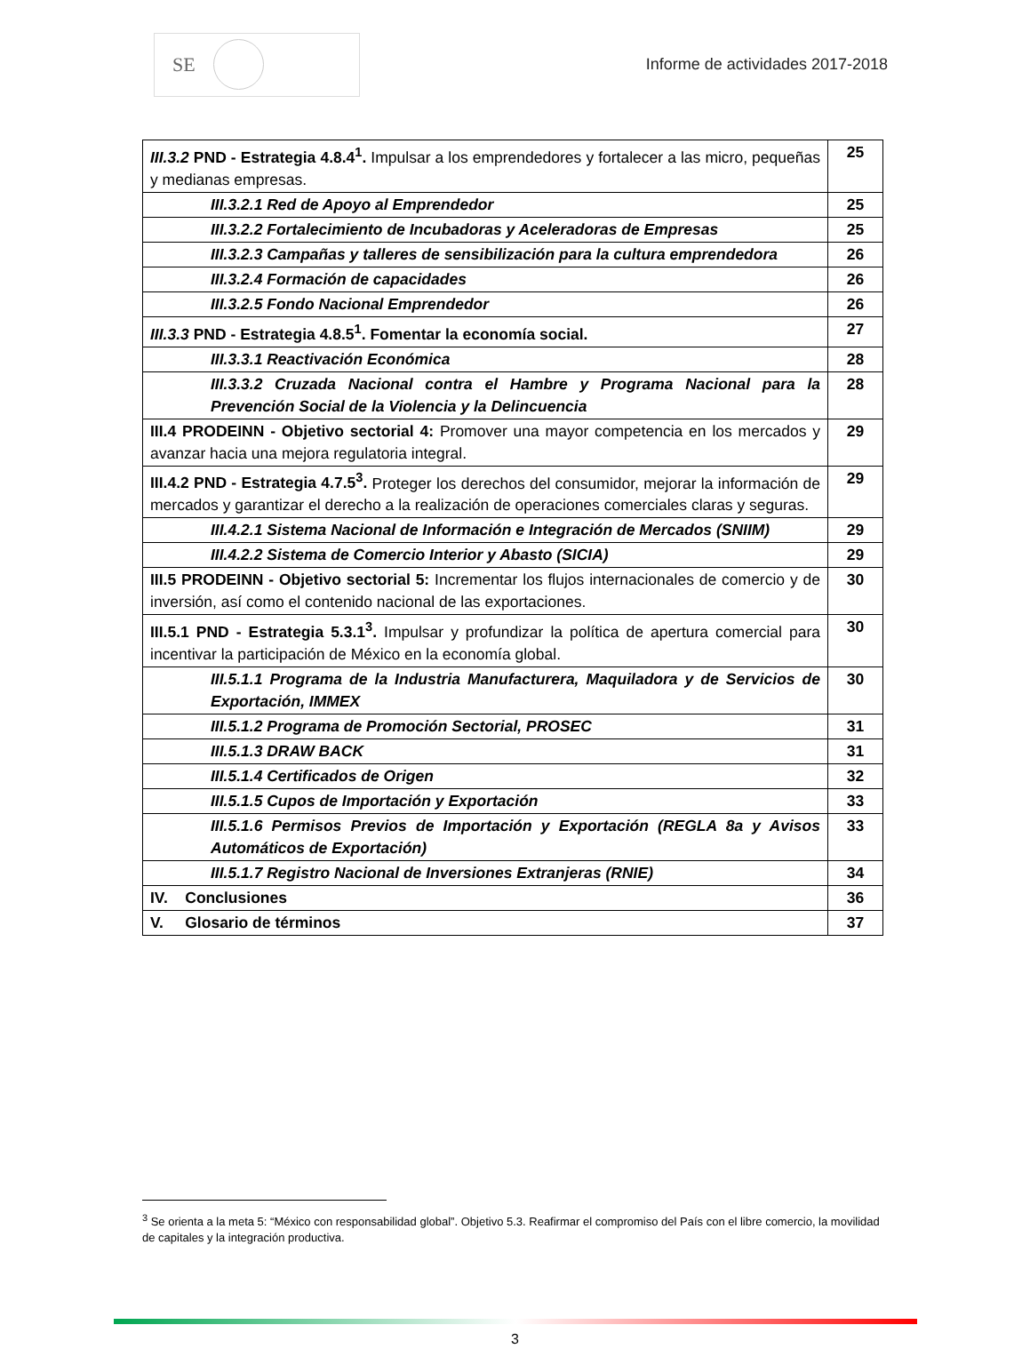SE
Informe de actividades 2017-2018
| III.3.2 PND - Estrategia 4.8.4<sup>1</sup>. Impulsar a los emprendedores y fortalecer a las micro, pequeñas y medianas empresas. | 25 |
| III.3.2.1 Red de Apoyo al Emprendedor | 25 |
| III.3.2.2 Fortalecimiento de Incubadoras y Aceleradoras de Empresas | 25 |
| III.3.2.3 Campañas y talleres de sensibilización para la cultura emprendedora | 26 |
| III.3.2.4 Formación de capacidades | 26 |
| III.3.2.5 Fondo Nacional Emprendedor | 26 |
| III.3.3 PND - Estrategia 4.8.5<sup>1</sup>. Fomentar la economía social. | 27 |
| III.3.3.1 Reactivación Económica | 28 |
| III.3.3.2 Cruzada Nacional contra el Hambre y Programa Nacional para la Prevención Social de la Violencia y la Delincuencia | 28 |
| III.4 PRODEINN - Objetivo sectorial 4: Promover una mayor competencia en los mercados y avanzar hacia una mejora regulatoria integral. | 29 |
| III.4.2 PND - Estrategia 4.7.5<sup>3</sup>. Proteger los derechos del consumidor, mejorar la información de mercados y garantizar el derecho a la realización de operaciones comerciales claras y seguras. | 29 |
| III.4.2.1 Sistema Nacional de Información e Integración de Mercados (SNIIM) | 29 |
| III.4.2.2 Sistema de Comercio Interior y Abasto (SICIA) | 29 |
| III.5 PRODEINN - Objetivo sectorial 5: Incrementar los flujos internacionales de comercio y de inversión, así como el contenido nacional de las exportaciones. | 30 |
| III.5.1 PND - Estrategia 5.3.1<sup>3</sup>. Impulsar y profundizar la política de apertura comercial para incentivar la participación de México en la economía global. | 30 |
| III.5.1.1 Programa de la Industria Manufacturera, Maquiladora y de Servicios de Exportación, IMMEX | 30 |
| III.5.1.2 Programa de Promoción Sectorial, PROSEC | 31 |
| III.5.1.3 DRAW BACK | 31 |
| III.5.1.4 Certificados de Origen | 32 |
| III.5.1.5 Cupos de Importación y Exportación | 33 |
| III.5.1.6 Permisos Previos de Importación y Exportación (REGLA 8a y Avisos Automáticos de Exportación) | 33 |
| III.5.1.7 Registro Nacional de Inversiones Extranjeras (RNIE) | 34 |
| IV. Conclusiones | 36 |
| V. Glosario de términos | 37 |
<sup>3</sup> Se orienta a la meta 5: “México con responsabilidad global”. Objetivo 5.3. Reafirmar el compromiso del País con el libre comercio, la movilidad de capitales y la integración productiva.
3